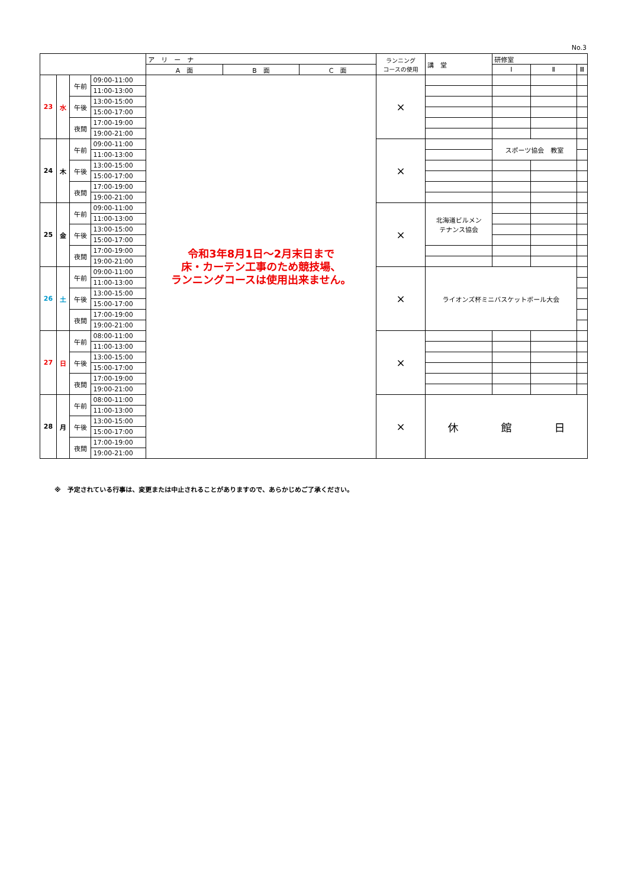No.3
| | | | | ア リ ー ナ | | | ランニング コースの使用 | 講 堂 | 研修室 | | |
| --- | --- | --- | --- | --- | --- | --- | --- | --- | --- | --- | --- |
| | | | | A 面 | B 面 | C 面 | | | Ⅰ | Ⅱ | Ⅲ |
| 23 | 水 | 午前 | 09:00-11:00 | 令和3年8月1日～2月末日まで 床・カーテン工事のため競技場、 ランニングコースは使用出来ません。 | | | × | | | | |
| | | | 11:00-13:00 | | | | | | | | |
| | | 午後 | 13:00-15:00 | | | | | | | | |
| | | | 15:00-17:00 | | | | | | | | |
| | | 夜間 | 17:00-19:00 | | | | | | | | |
| | | | 19:00-21:00 | | | | | | | | |
| 24 | 木 | 午前 | 09:00-11:00 | | | | × | | スポーツ協会 教室 | | |
| | | | 11:00-13:00 | | | | | | | | |
| | | 午後 | 13:00-15:00 | | | | | | | | |
| | | | 15:00-17:00 | | | | | | | | |
| | | 夜間 | 17:00-19:00 | | | | | | | | |
| | | | 19:00-21:00 | | | | | | | | |
| 25 | 金 | 午前 | 09:00-11:00 | | | | × | 北海道ビルメン テナンス協会 | | | |
| | | | 11:00-13:00 | | | | | | | | |
| | | 午後 | 13:00-15:00 | | | | | | | | |
| | | | 15:00-17:00 | | | | | | | | |
| | | 夜間 | 17:00-19:00 | | | | | | | | |
| | | | 19:00-21:00 | | | | | | | | |
| 26 | 土 | 午前 | 09:00-11:00 | | | | × | ライオンズ杯ミニバスケットボール大会 | | | |
| | | | 11:00-13:00 | | | | | | | | |
| | | 午後 | 13:00-15:00 | | | | | | | | |
| | | | 15:00-17:00 | | | | | | | | |
| | | 夜間 | 17:00-19:00 | | | | | | | | |
| | | | 19:00-21:00 | | | | | | | | |
| 27 | 日 | 午前 | 08:00-11:00 | | | | × | | | | |
| | | | 11:00-13:00 | | | | | | | | |
| | | 午後 | 13:00-15:00 | | | | | | | | |
| | | | 15:00-17:00 | | | | | | | | |
| | | 夜間 | 17:00-19:00 | | | | | | | | |
| | | | 19:00-21:00 | | | | | | | | |
| 28 | 月 | 午前 | 08:00-11:00 | | | | × | 休 館 日 | | | |
| | | | 11:00-13:00 | | | | | | | | |
| | | 午後 | 13:00-15:00 | | | | | | | | |
| | | | 15:00-17:00 | | | | | | | | |
| | | 夜間 | 17:00-19:00 | | | | | | | | |
| | | | 19:00-21:00 | | | | | | | | |
※　予定されている行事は、変更または中止されることがありますので、あらかじめご了承ください。